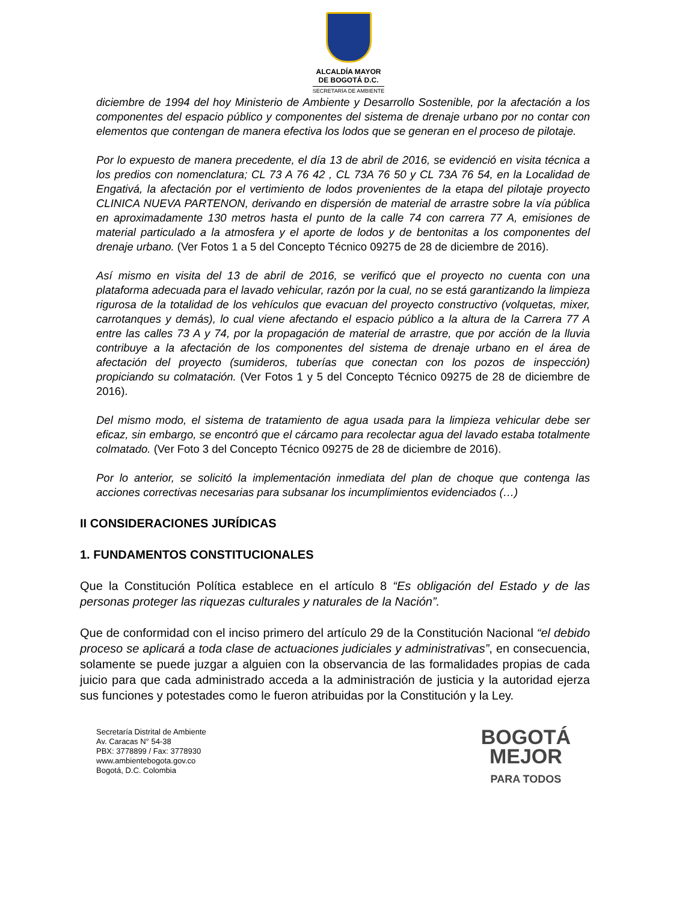ALCALDÍA MAYOR
DE BOGOTÁ D.C.
SECRETARÍA DE AMBIENTE
diciembre de 1994 del hoy Ministerio de Ambiente y Desarrollo Sostenible, por la afectación a los componentes del espacio público y componentes del sistema de drenaje urbano por no contar con elementos que contengan de manera efectiva los lodos que se generan en el proceso de pilotaje.
Por lo expuesto de manera precedente, el día 13 de abril de 2016, se evidenció en visita técnica a los predios con nomenclatura; CL 73 A 76 42 , CL 73A 76 50 y CL 73A 76 54, en la Localidad de Engativá, la afectación por el vertimiento de lodos provenientes de la etapa del pilotaje proyecto CLINICA NUEVA PARTENON, derivando en dispersión de material de arrastre sobre la vía pública en aproximadamente 130 metros hasta el punto de la calle 74 con carrera 77 A, emisiones de material particulado a la atmosfera y el aporte de lodos y de bentonitas a los componentes del drenaje urbano. (Ver Fotos 1 a 5 del Concepto Técnico 09275 de 28 de diciembre de 2016).
Así mismo en visita del 13 de abril de 2016, se verificó que el proyecto no cuenta con una plataforma adecuada para el lavado vehicular, razón por la cual, no se está garantizando la limpieza rigurosa de la totalidad de los vehículos que evacuan del proyecto constructivo (volquetas, mixer, carrotanques y demás), lo cual viene afectando el espacio público a la altura de la Carrera 77 A entre las calles 73 A y 74, por la propagación de material de arrastre, que por acción de la lluvia contribuye a la afectación de los componentes del sistema de drenaje urbano en el área de afectación del proyecto (sumideros, tuberías que conectan con los pozos de inspección) propiciando su colmatación. (Ver Fotos 1 y 5 del Concepto Técnico 09275 de 28 de diciembre de 2016).
Del mismo modo, el sistema de tratamiento de agua usada para la limpieza vehicular debe ser eficaz, sin embargo, se encontró que el cárcamo para recolectar agua del lavado estaba totalmente colmatado. (Ver Foto 3 del Concepto Técnico 09275 de 28 de diciembre de 2016).
Por lo anterior, se solicitó la implementación inmediata del plan de choque que contenga las acciones correctivas necesarias para subsanar los incumplimientos evidenciados (…)
II CONSIDERACIONES JURÍDICAS
1. FUNDAMENTOS CONSTITUCIONALES
Que la Constitución Política establece en el artículo 8 “Es obligación del Estado y de las personas proteger las riquezas culturales y naturales de la Nación”.
Que de conformidad con el inciso primero del artículo 29 de la Constitución Nacional “el debido proceso se aplicará a toda clase de actuaciones judiciales y administrativas”, en consecuencia, solamente se puede juzgar a alguien con la observancia de las formalidades propias de cada juicio para que cada administrado acceda a la administración de justicia y la autoridad ejerza sus funciones y potestades como le fueron atribuidas por la Constitución y la Ley.
Secretaría Distrital de Ambiente
Av. Caracas N° 54-38
PBX: 3778899 / Fax: 3778930
www.ambientebogota.gov.co
Bogotá, D.C. Colombia
BOGOTÁ
MEJOR
PARA TODOS